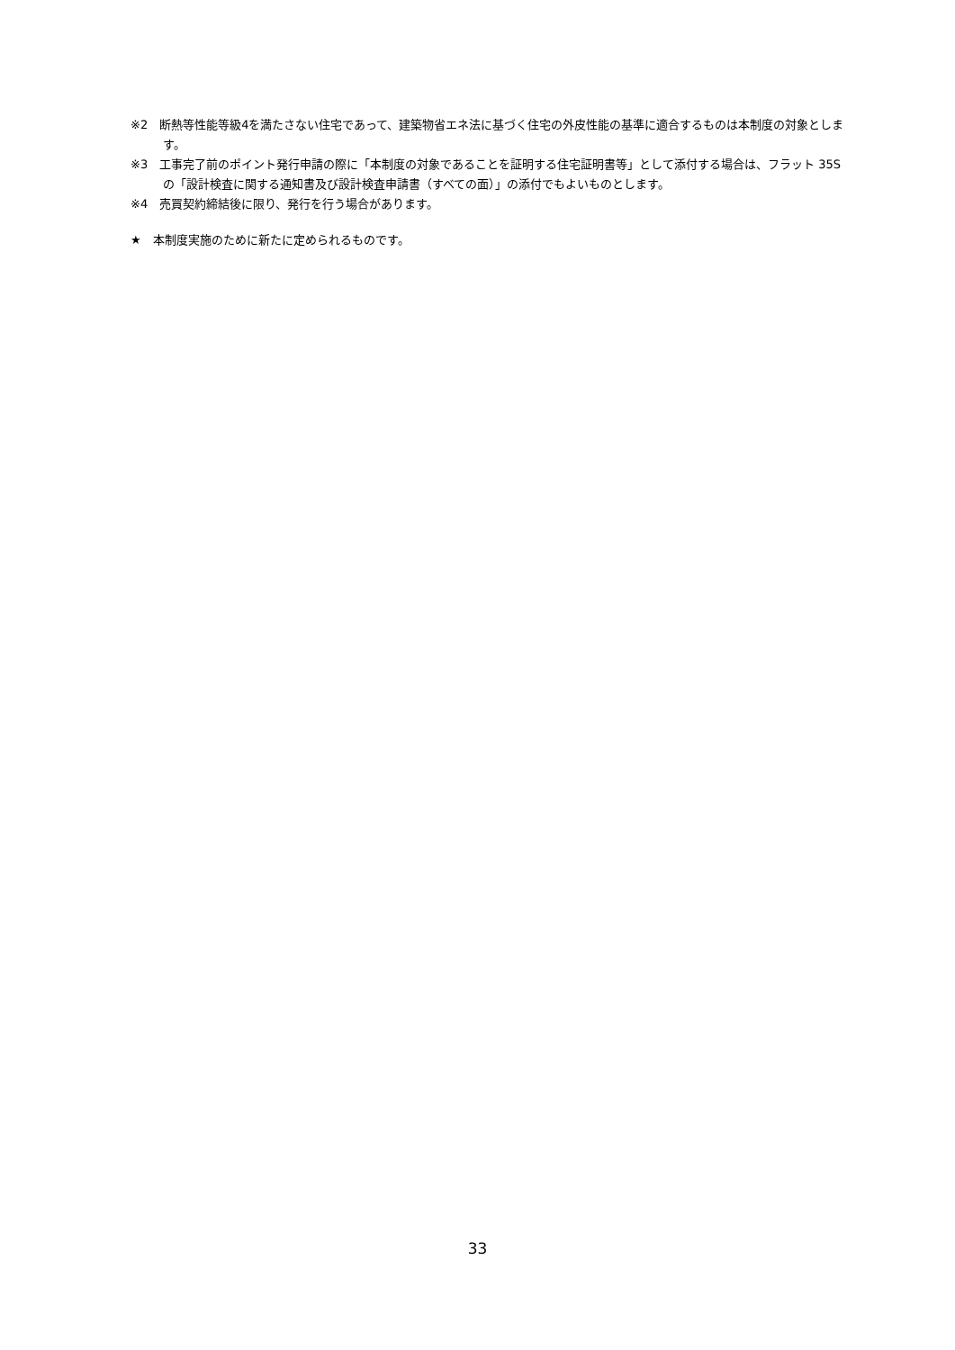※2　断熱等性能等級4を満たさない住宅であって、建築物省エネ法に基づく住宅の外皮性能の基準に適合するものは本制度の対象とします。
※3　工事完了前のポイント発行申請の際に「本制度の対象であることを証明する住宅証明書等」として添付する場合は、フラット 35S の「設計検査に関する通知書及び設計検査申請書（すべての面）」の添付でもよいものとします。
※4　売買契約締結後に限り、発行を行う場合があります。
★　本制度実施のために新たに定められるものです。
33